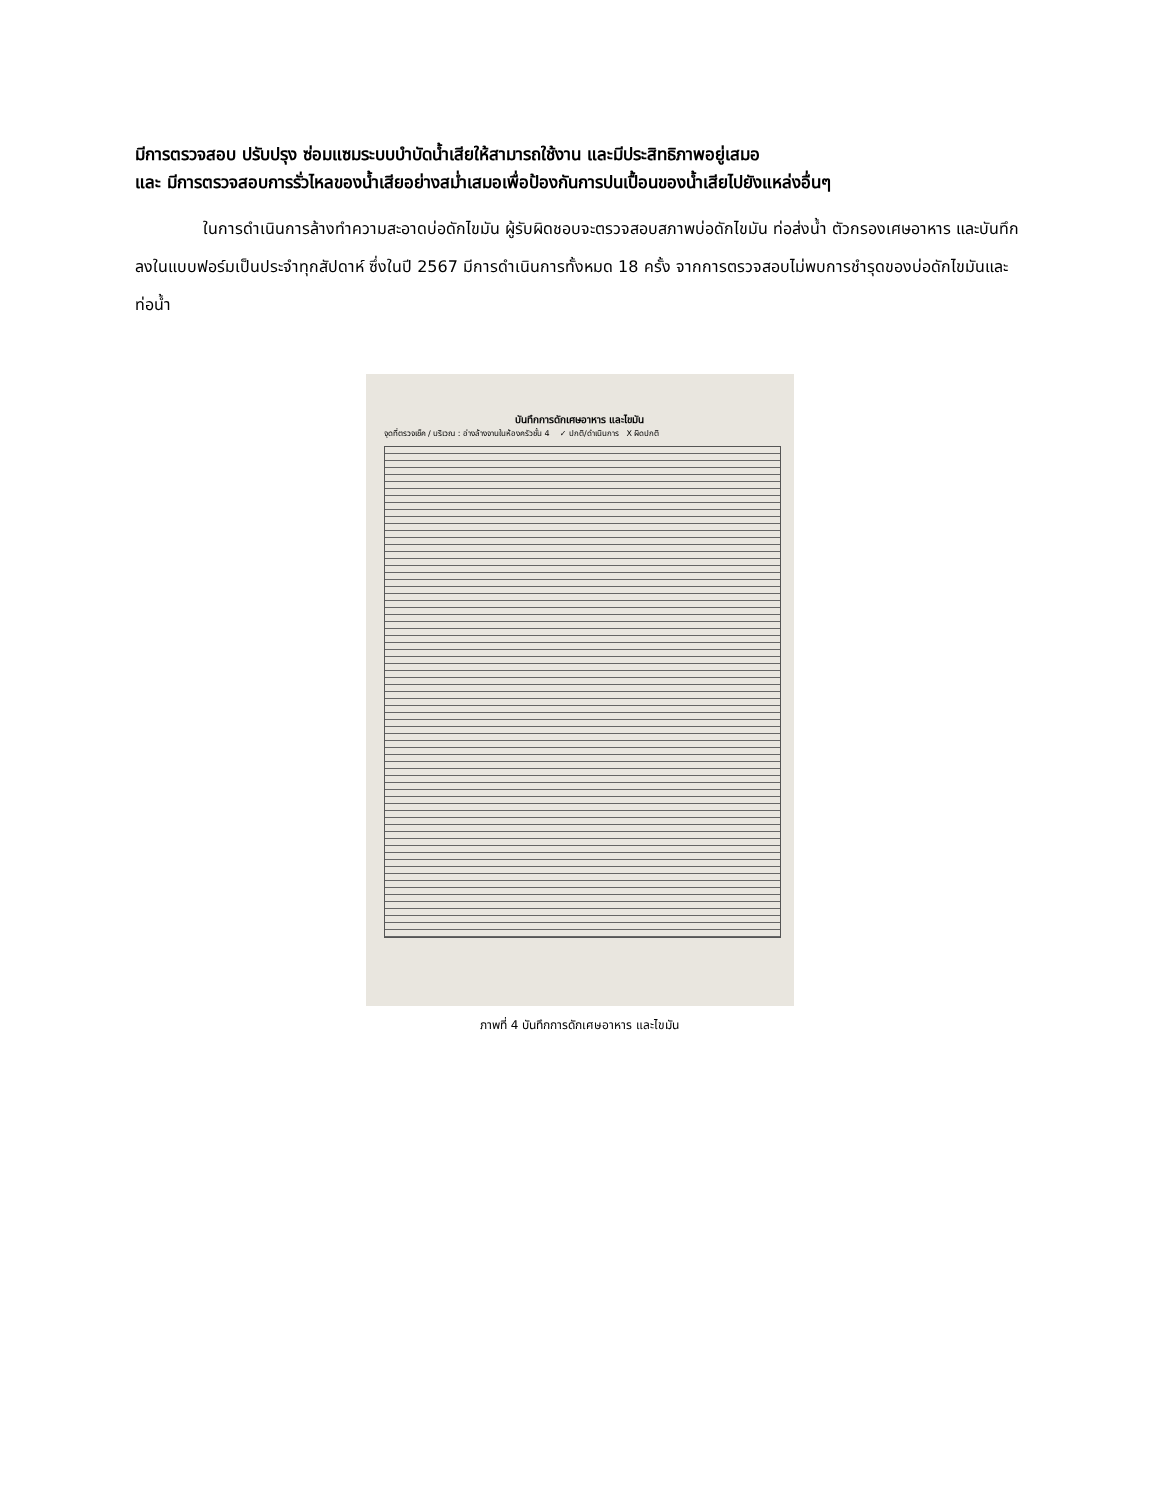มีการตรวจสอบ ปรับปรุง ซ่อมแซมระบบบำบัดน้ำเสียให้สามารถใช้งาน และมีประสิทธิภาพอยู่เสมอ
และ มีการตรวจสอบการรั่วไหลของน้ำเสียอย่างสม่ำเสมอเพื่อป้องกันการปนเปื้อนของน้ำเสียไปยังแหล่งอื่นๆ
ในการดำเนินการล้างทำความสะอาดบ่อดักไขมัน ผู้รับผิดชอบจะตรวจสอบสภาพบ่อดักไขมัน ท่อส่งน้ำ ตัวกรองเศษอาหาร และบันทึกลงในแบบฟอร์มเป็นประจำทุกสัปดาห์ ซึ่งในปี 2567 มีการดำเนินการทั้งหมด 18 ครั้ง จากการตรวจสอบไม่พบการชำรุดของบ่อดักไขมันและท่อน้ำ
บันทึกการดักเศษอาหาร และไขมัน
จุดที่ตรวจเช็ค / บริเวณ : อ่างล้างจานในห้องครัวชั้น 4 ✓ ปกติ/ดำเนินการ X ผิดปกติ
ภาพที่ 4 บันทึกการดักเศษอาหาร และไขมัน